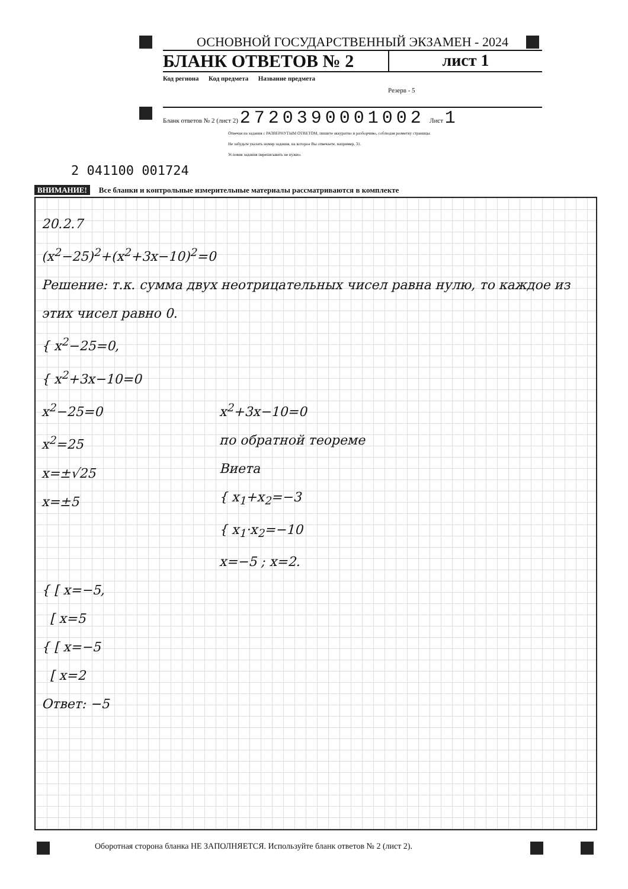ОСНОВНОЙ ГОСУДАРСТВЕННЫЙ ЭКЗАМЕН - 2024
БЛАНК ОТВЕТОВ № 2 лист 1
Код региона Код предмета Название предмета
Резерв - 5
Бланк ответов № 2 (лист 2) 2720390001002 Лист 1
Отвечая на задания с РАЗВЕРНУТЫМ ОТВЕТОМ, пишите аккуратно и разборчиво, соблюдая разметку страницы.
Не забудьте указать номер задания, на которое Вы отвечаете, например, 31.
Условия задания переписывать не нужно.
2 041100 001724
ВНИМАНИЕ! Все бланки и контрольные измерительные материалы рассматриваются в комплекте
20.2.7
(x<sup>2</sup>−25)<sup>2</sup>+(x<sup>2</sup>+3x−10)<sup>2</sup>=0
Решение: т.к. сумма двух неотрицательных чисел равна нулю, то каждое из этих чисел равно 0.
{ x<sup>2</sup>−25=0,
{ x<sup>2</sup>+3x−10=0
x<sup>2</sup>−25=0
x<sup>2</sup>=25
x=±√25
x=±5
x<sup>2</sup>+3x−10=0
по обратной теореме Виета
{ x<sub>1</sub>+x<sub>2</sub>=−3
{ x<sub>1</sub>·x<sub>2</sub>=−10
x=−5 ; x=2.
{ [ x=−5,
[ x=5
{ [ x=−5
[ x=2
Ответ: −5
Оборотная сторона бланка НЕ ЗАПОЛНЯЕТСЯ. Используйте бланк ответов № 2 (лист 2).